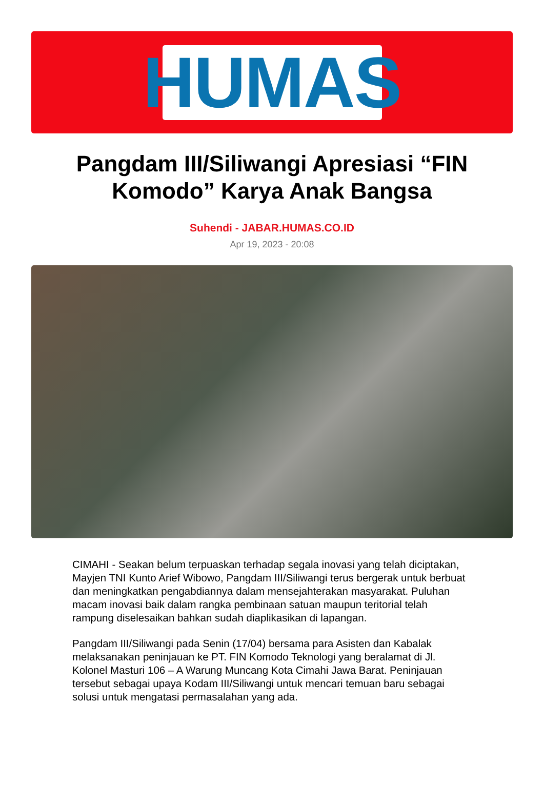HUMAS
Pangdam III/Siliwangi Apresiasi “FIN Komodo” Karya Anak Bangsa
Suhendi - JABAR.HUMAS.CO.ID
Apr 19, 2023 - 20:08
CIMAHI - Seakan belum terpuaskan terhadap segala inovasi yang telah diciptakan, Mayjen TNI Kunto Arief Wibowo, Pangdam III/Siliwangi terus bergerak untuk berbuat dan meningkatkan pengabdiannya dalam mensejahterakan masyarakat. Puluhan macam inovasi baik dalam rangka pembinaan satuan maupun teritorial telah rampung diselesaikan bahkan sudah diaplikasikan di lapangan.
Pangdam III/Siliwangi pada Senin (17/04) bersama para Asisten dan Kabalak melaksanakan peninjauan ke PT. FIN Komodo Teknologi yang beralamat di Jl. Kolonel Masturi 106 – A Warung Muncang Kota Cimahi Jawa Barat. Peninjauan tersebut sebagai upaya Kodam III/Siliwangi untuk mencari temuan baru sebagai solusi untuk mengatasi permasalahan yang ada.